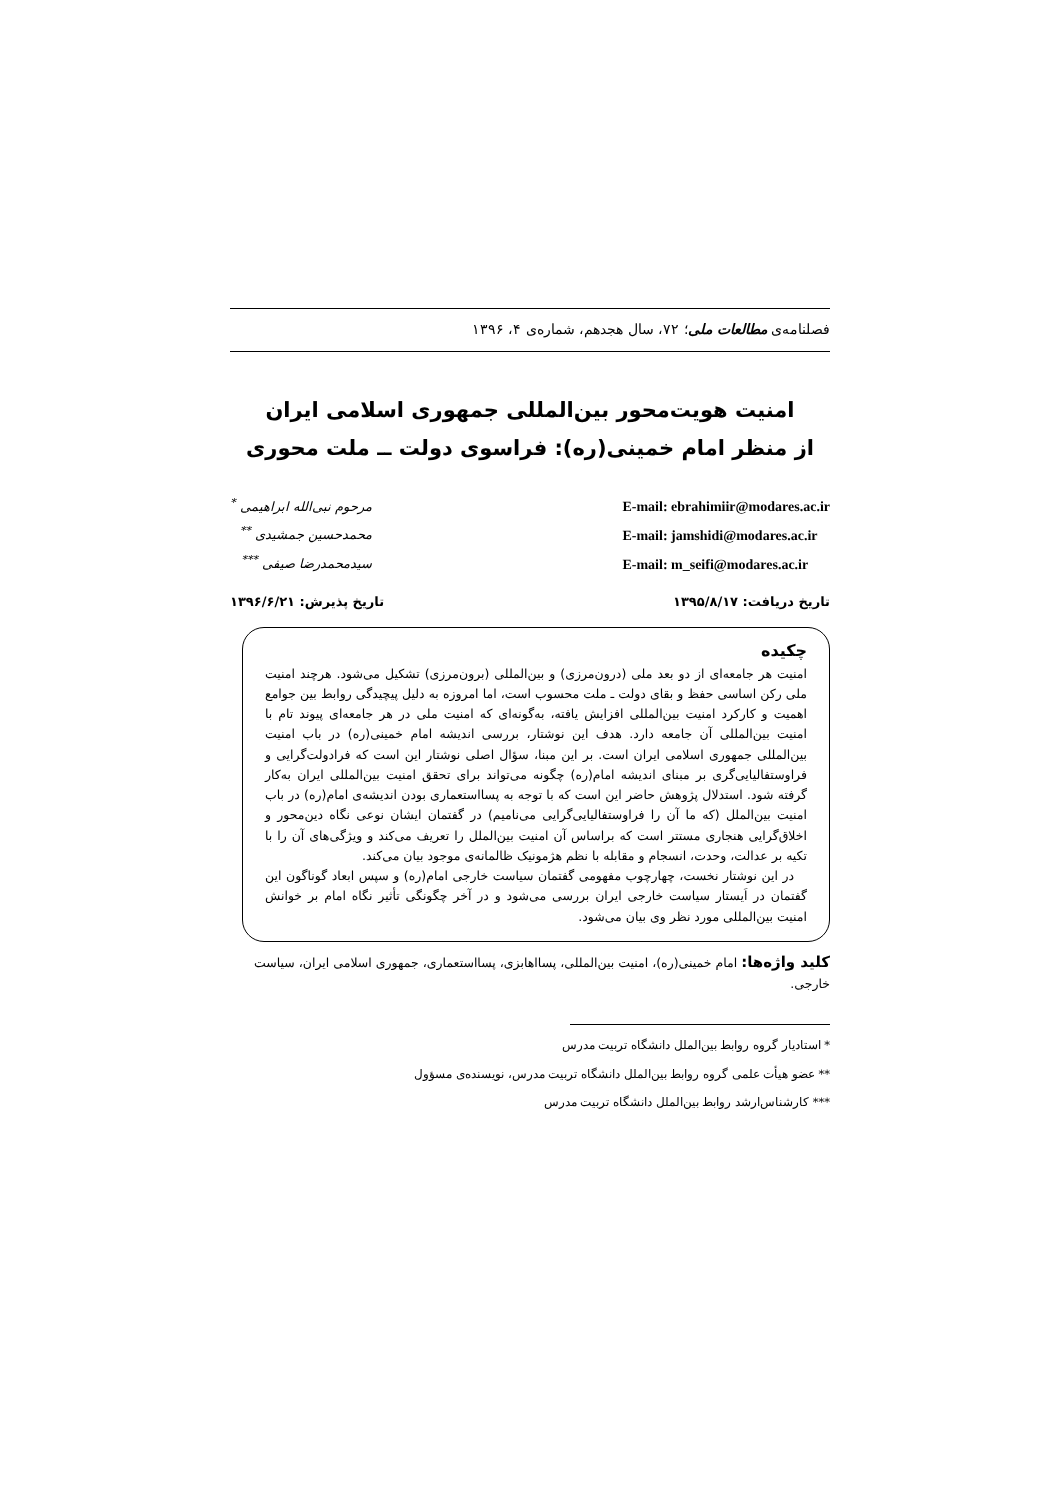فصلنامه‌ی مطالعات ملی؛ ۷۲، سال هجدهم، شماره‌ی ۴، ۱۳۹۶
امنیت هویت‌محور بین‌المللی جمهوری اسلامی ایران
از منظر امام خمینی(ره): فراسوی دولت ــ ملت محوری
E-mail: ebrahimiir@modares.ac.ir
E-mail: jamshidi@modares.ac.ir
E-mail: m_seifi@modares.ac.ir
مرحوم نبی‌الله ابراهیمی <sup>*</sup>
محمدحسین جمشیدی <sup>**</sup>
سیدمحمدرضا صیفی <sup>***</sup>
تاریخ دریافت: ۱۳۹۵/۸/۱۷ تاریخ پذیرش: ۱۳۹۶/۶/۲۱
چکیده
امنیت هر جامعه‌ای از دو بعد ملی (درون‌مرزی) و بین‌المللی (برون‌مرزی) تشکیل می‌شود. هرچند امنیت ملی رکن اساسی حفظ و بقای دولت ـ ملت محسوب است، اما امروزه به دلیل پیچیدگی روابط بین جوامع اهمیت و کارکرد امنیت بین‌المللی افزایش یافته، به‌گونه‌ای که امنیت ملی در هر جامعه‌ای پیوند تام با امنیت بین‌المللی آن جامعه دارد. هدف این نوشتار، بررسی اندیشه امام خمینی(ره) در باب امنیت بین‌المللی جمهوری اسلامی ایران است. بر این مبنا، سؤال اصلی نوشتار این است که فرادولت‌گرایی و فراوستفالیایی‌گری بر مبنای اندیشه امام(ره) چگونه می‌تواند برای تحقق امنیت بین‌المللی ایران به‌کار گرفته شود. استدلال پژوهش حاضر این است که با توجه به پسااستعماری بودن اندیشه‌ی امام(ره) در باب امنیت بین‌الملل (که ما آن را فراوستفالیایی‌گرایی می‌نامیم) در گفتمان ایشان نوعی نگاه دین‌محور و اخلاق‌گرایی هنجاری مستتر است که براساس آن امنیت بین‌الملل را تعریف می‌کند و ویژگی‌های آن را با تکیه بر عدالت، وحدت، انسجام و مقابله با نظم هژمونیک ظالمانه‌ی موجود بیان می‌کند.
در این نوشتار نخست، چهارچوب مفهومی گفتمان سیاست خارجی امام(ره) و سپس ابعاد گوناگون این گفتمان در اَیستار سیاست خارجی ایران بررسی می‌شود و در آخر چگونگی تأثیر نگاه امام بر خوانش امنیت بین‌المللی مورد نظر وی بیان می‌شود.
کلید واژه‌ها: امام خمینی(ره)، امنیت بین‌المللی، پسااهابزی، پسااستعماری، جمهوری اسلامی ایران، سیاست خارجی.
* استادیار گروه روابط بین‌الملل دانشگاه تربیت مدرس
** عضو هیأت علمی گروه روابط بین‌الملل دانشگاه تربیت مدرس، نویسنده‌ی مسؤول
*** کارشناس‌ارشد روابط بین‌الملل دانشگاه تربیت مدرس